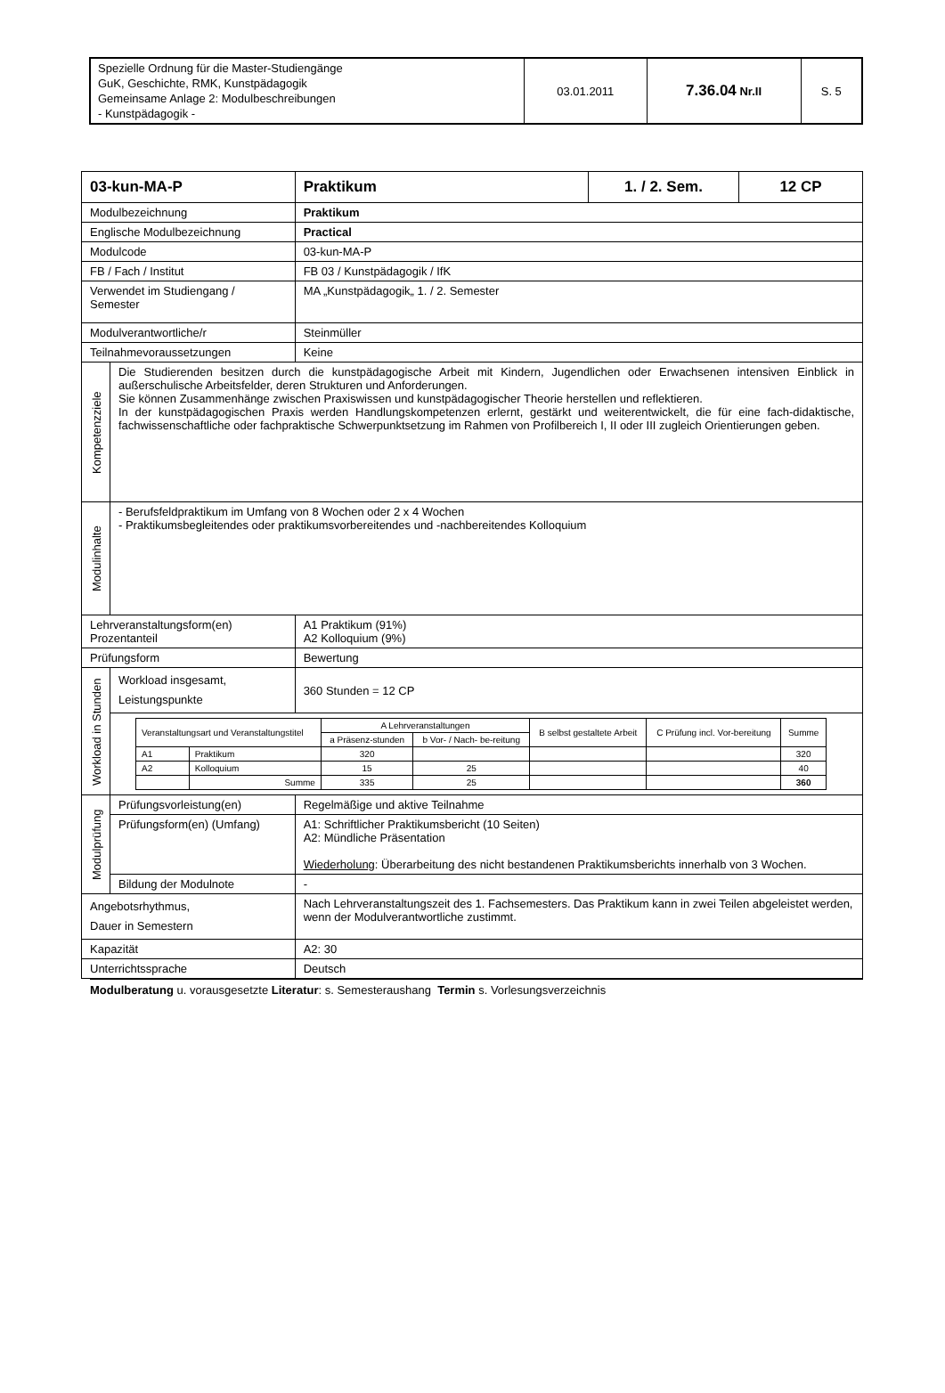| Spezielle Ordnung für die Master-Studiengänge GuK, Geschichte, RMK, Kunstpädagogik Gemeinsame Anlage 2: Modulbeschreibungen - Kunstpädagogik - | 03.01.2011 | 7.36.04 Nr.II | S. 5 |
| 03-kun-MA-P | | Praktikum | 1. / 2. Sem. | 12 CP |
| Modulbezeichnung | | Praktikum | | |
| Englische Modulbezeichnung | | Practical | | |
| Modulcode | | 03-kun-MA-P | | |
| FB / Fach / Institut | | FB 03 / Kunstpädagogik / IfK | | |
| Verwendet im Studiengang / Semester | | MA „Kunstpädagogik„ 1. / 2. Semester | | |
| Modulverantwortliche/r | | Steinmüller | | |
| Teilnahmevoraussetzungen | | Keine | | |
| Kompetenzziele | Die Studierenden besitzen durch die kunstpädagogische Arbeit mit Kindern, Jugendlichen oder Erwachsenen intensiven Einblick in außerschulische Arbeitsfelder, deren Strukturen und Anforderungen. Sie können Zusammenhänge zwischen Praxiswissen und kunstpädagogischer Theorie herstellen und reflektieren. In der kunstpädagogischen Praxis werden Handlungskompetenzen erlernt, gestärkt und weiterentwickelt, die für eine fach-didaktische, fachwissenschaftliche oder fachpraktische Schwerpunktsetzung im Rahmen von Profilbereich I, II oder III zugleich Orientierungen geben. | | | |
| Modulinhalte | - Berufsfeldpraktikum im Umfang von 8 Wochen oder 2 x 4 Wochen - Praktikumsbegleitendes oder praktikumsvorbereitendes und -nachbereitendes Kolloquium | | | |
| Lehrveranstaltungsform(en) Prozentanteil | | A1 Praktikum (91%) A2 Kolloquium (9%) | | |
| Prüfungsform | | Bewertung | | |
| Workload in Stunden | Workload insgesamt, Leistungspunkte | 360 Stunden = 12 CP | | |
| | / Veranstaltungsart und Veranstaltungstitel / / A Lehrveranstaltungen / / B selbst gestaltete Arbeit / C Prüfung incl. Vor-bereitung / Summe / / --- / --- / --- / --- / --- / --- / --- / / / / a Präsenz-stunden / b Vor- / Nach- be-reitung / / / / / A1 / Praktikum / 320 / / / / 320 / / A2 / Kolloquium / 15 / 25 / / / 40 / / / Summe / 335 / 25 / / / 360 / | | | |
| Modulprüfung | Prüfungsvorleistung(en) | Regelmäßige und aktive Teilnahme | | |
| | Prüfungsform(en) (Umfang) | A1: Schriftlicher Praktikumsbericht (10 Seiten) A2: Mündliche Präsentation Wiederholung : Überarbeitung des nicht bestandenen Praktikumsberichts innerhalb von 3 Wochen. | | |
| | Bildung der Modulnote | - | | |
| Angebotsrhythmus, Dauer in Semestern | | Nach Lehrveranstaltungszeit des 1. Fachsemesters. Das Praktikum kann in zwei Teilen abgeleistet werden, wenn der Modulverantwortliche zustimmt. | | |
| Kapazität | | A2: 30 | | |
| Unterrichtssprache | | Deutsch | | |
Modulberatung u. vorausgesetzte Literatur: s. Semesteraushang Termin s. Vorlesungsverzeichnis